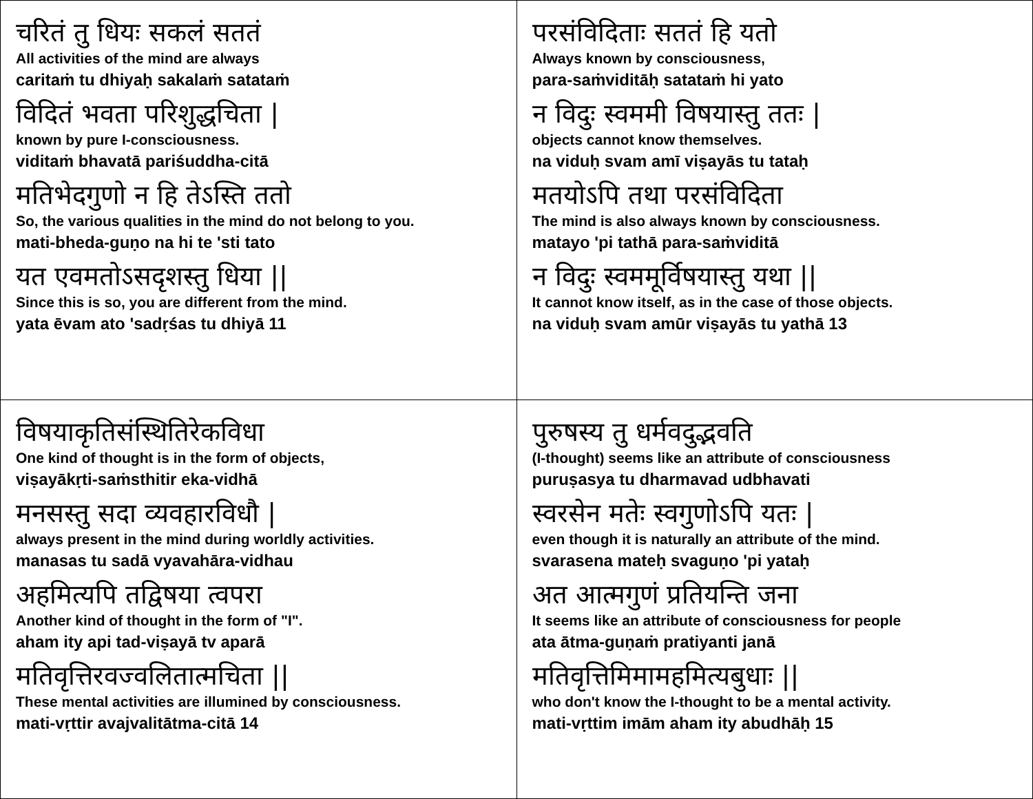| चरितं तु धियः सकलं सततं All activities of the mind are always caritaṁ tu dhiyaḥ sakalaṁ satataṁ विदितं भवता परिशुद्धचिता / known by pure I-consciousness. viditaṁ bhavatā pariśuddha-citā मतिभेदगुणो न हि तेऽस्ति ततो So, the various qualities in the mind do not belong to you. mati-bheda-guṇo na hi te 'sti tato यत एवमतोऽसदृशस्तु धिया // Since this is so, you are different from the mind. yata ēvam ato 'sadṛśas tu dhiyā 11 | परसंविदिताः सततं हि यतो Always known by consciousness, para-saṁviditāḥ satataṁ hi yato न विदुः स्वममी विषयास्तु ततः / objects cannot know themselves. na viduḥ svam amī viṣayās tu tataḥ मतयोऽपि तथा परसंविदिता The mind is also always known by consciousness. matayo 'pi tathā para-saṁviditā न विदुः स्वममूर्विषयास्तु यथा // It cannot know itself, as in the case of those objects. na viduḥ svam amūr viṣayās tu yathā 13 |
| विषयाकृतिसंस्थितिरेकविधा One kind of thought is in the form of objects, viṣayākṛti-saṁsthitir eka-vidhā मनसस्तु सदा व्यवहारविधौ / always present in the mind during worldly activities. manasas tu sadā vyavahāra-vidhau अहमित्यपि तद्विषया त्वपरा Another kind of thought in the form of "I". aham ity api tad-viṣayā tv aparā मतिवृत्तिरवज्वलितात्मचिता // These mental activities are illumined by consciousness. mati-vṛttir avajvalitātma-citā 14 | पुरुषस्य तु धर्मवदुद्भवति (I-thought) seems like an attribute of consciousness puruṣasya tu dharmavad udbhavati स्वरसेन मतेः स्वगुणोऽपि यतः / even though it is naturally an attribute of the mind. svarasena mateḥ svaguṇo 'pi yataḥ अत आत्मगुणं प्रतियन्ति जना It seems like an attribute of consciousness for people ata ātma-guṇaṁ pratiyanti janā मतिवृत्तिमिमामहमित्यबुधाः // who don't know the I-thought to be a mental activity. mati-vṛttim imām aham ity abudhāḥ 15 |